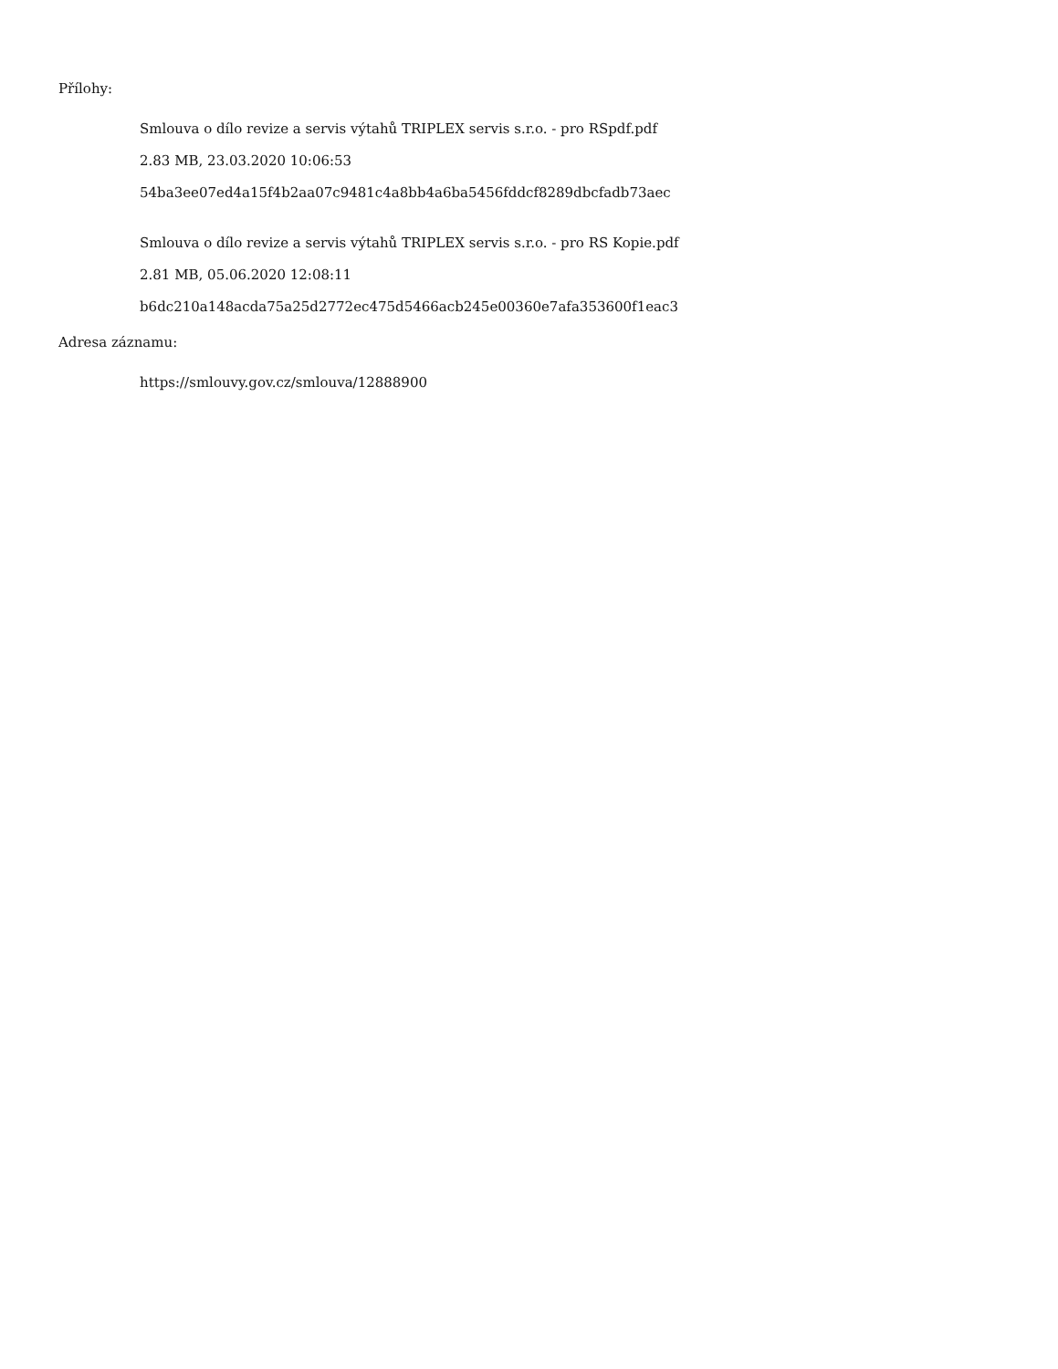Přílohy:
Smlouva o dílo revize a servis výtahů TRIPLEX servis s.r.o. - pro RSpdf.pdf
2.83 MB, 23.03.2020 10:06:53
54ba3ee07ed4a15f4b2aa07c9481c4a8bb4a6ba5456fddcf8289dbcfadb73aec
Smlouva o dílo revize a servis výtahů TRIPLEX servis s.r.o. - pro RS Kopie.pdf
2.81 MB, 05.06.2020 12:08:11
b6dc210a148acda75a25d2772ec475d5466acb245e00360e7afa353600f1eac3
Adresa záznamu:
https://smlouvy.gov.cz/smlouva/12888900